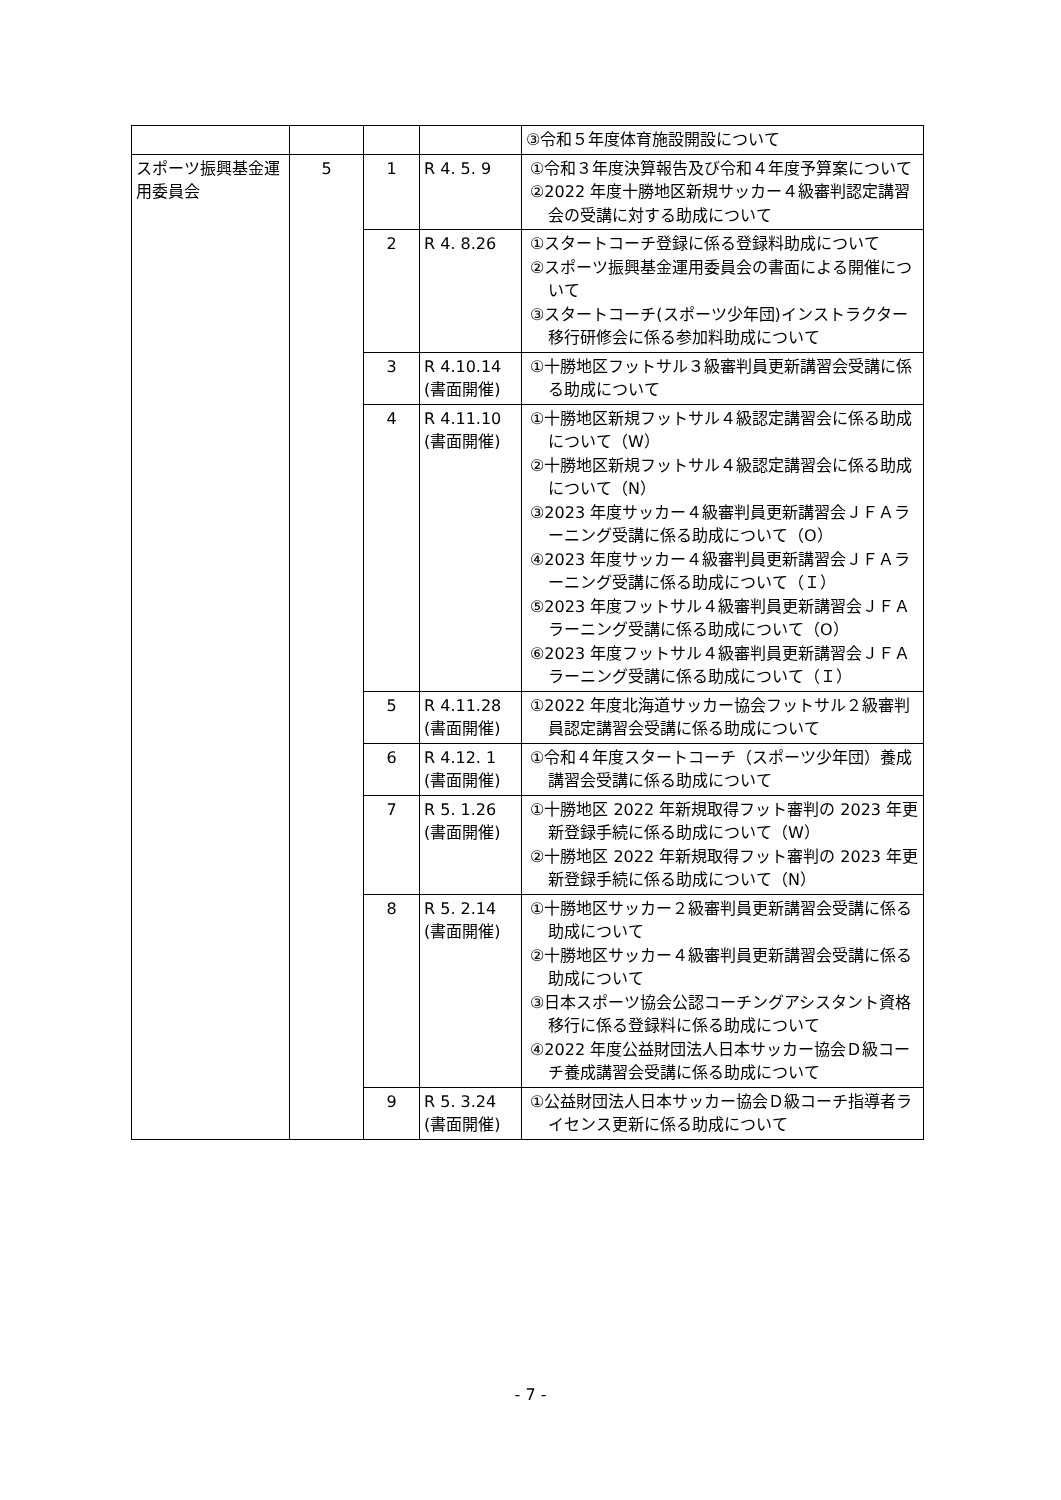| | | | | ③令和５年度体育施設開設について |
| スポーツ振興基金運用委員会 | 5 | 1 | R 4. 5. 9 | ①令和３年度決算報告及び令和４年度予算案について ②2022 年度十勝地区新規サッカー４級審判認定講習会の受講に対する助成について |
| | | 2 | R 4. 8.26 | ①スタートコーチ登録に係る登録料助成について ②スポーツ振興基金運用委員会の書面による開催について ③スタートコーチ(スポーツ少年団)インストラクター移行研修会に係る参加料助成について |
| | | 3 | R 4.10.14 (書面開催) | ①十勝地区フットサル３級審判員更新講習会受講に係る助成について |
| | | 4 | R 4.11.10 (書面開催) | ①十勝地区新規フットサル４級認定講習会に係る助成について（W） ②十勝地区新規フットサル４級認定講習会に係る助成について（N） ③2023 年度サッカー４級審判員更新講習会ＪＦＡラーニング受講に係る助成について（O） ④2023 年度サッカー４級審判員更新講習会ＪＦＡラーニング受講に係る助成について（Ｉ） ⑤2023 年度フットサル４級審判員更新講習会ＪＦＡラーニング受講に係る助成について（O） ⑥2023 年度フットサル４級審判員更新講習会ＪＦＡラーニング受講に係る助成について（Ｉ） |
| | | 5 | R 4.11.28 (書面開催) | ①2022 年度北海道サッカー協会フットサル２級審判員認定講習会受講に係る助成について |
| | | 6 | R 4.12. 1 (書面開催) | ①令和４年度スタートコーチ（スポーツ少年団）養成講習会受講に係る助成について |
| | | 7 | R 5. 1.26 (書面開催) | ①十勝地区 2022 年新規取得フット審判の 2023 年更新登録手続に係る助成について（W） ②十勝地区 2022 年新規取得フット審判の 2023 年更新登録手続に係る助成について（N） |
| | | 8 | R 5. 2.14 (書面開催) | ①十勝地区サッカー２級審判員更新講習会受講に係る助成について ②十勝地区サッカー４級審判員更新講習会受講に係る助成について ③日本スポーツ協会公認コーチングアシスタント資格移行に係る登録料に係る助成について ④2022 年度公益財団法人日本サッカー協会Ｄ級コーチ養成講習会受講に係る助成について |
| | | 9 | R 5. 3.24 (書面開催) | ①公益財団法人日本サッカー協会Ｄ級コーチ指導者ライセンス更新に係る助成について |
- 7 -